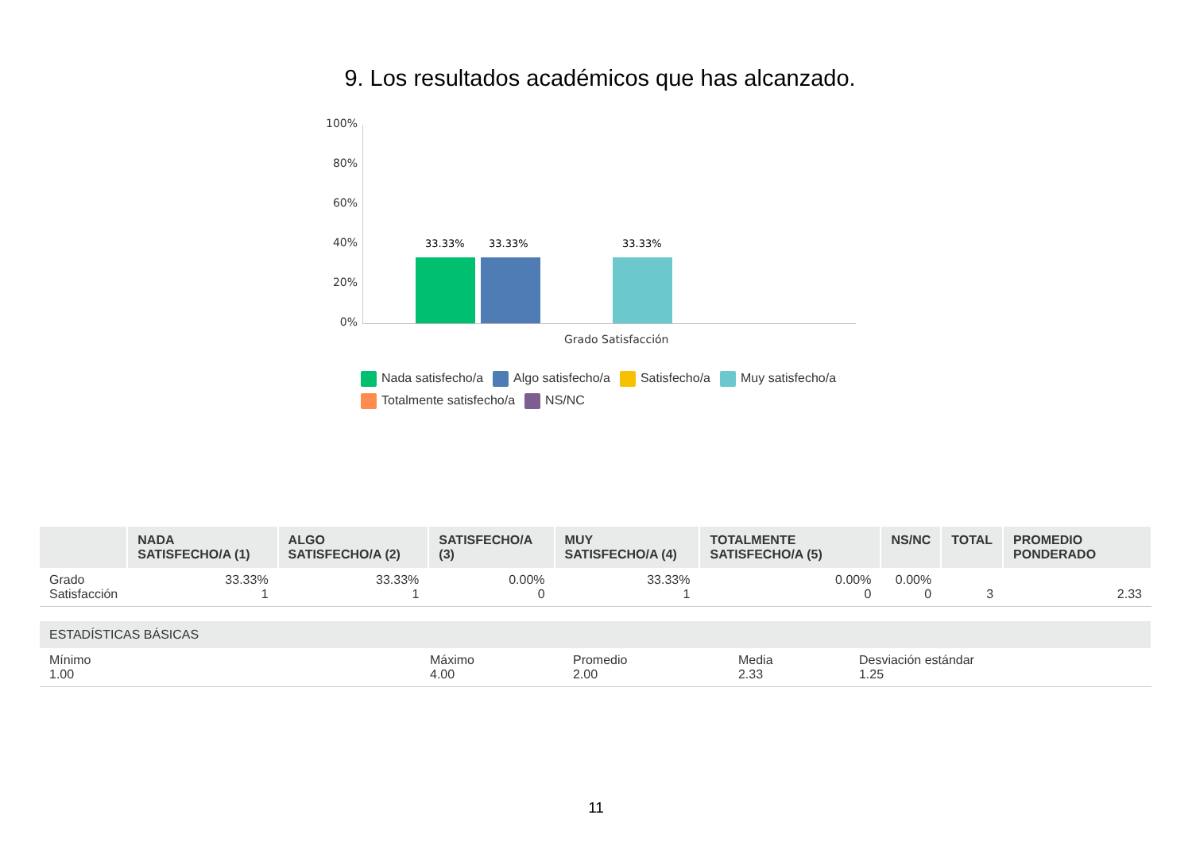9. Los resultados académicos que has alcanzado.
100%
80%
60%
40%
20%
0%
33.33% 33.33% 33.33%
Grado Satisfacción
Nada satisfecho/a Algo satisfecho/a Satisfecho/a Muy satisfecho/a
Totalmente satisfecho/a NS/NC
| | NADA SATISFECHO/A (1) | ALGO SATISFECHO/A (2) | SATISFECHO/A (3) | MUY SATISFECHO/A (4) | TOTALMENTE SATISFECHO/A (5) | NS/NC | TOTAL | PROMEDIO PONDERADO |
| --- | --- | --- | --- | --- | --- | --- | --- | --- |
| Grado Satisfacción | 33.33% 1 | 33.33% 1 | 0.00% 0 | 33.33% 1 | 0.00% 0 | 0.00% 0 | 3 | 2.33 |
| ESTADÍSTICAS BÁSICAS | | | | |
| --- | --- | --- | --- | --- |
| Mínimo 1.00 | Máximo 4.00 | Promedio 2.00 | Media 2.33 | Desviación estándar 1.25 |
11